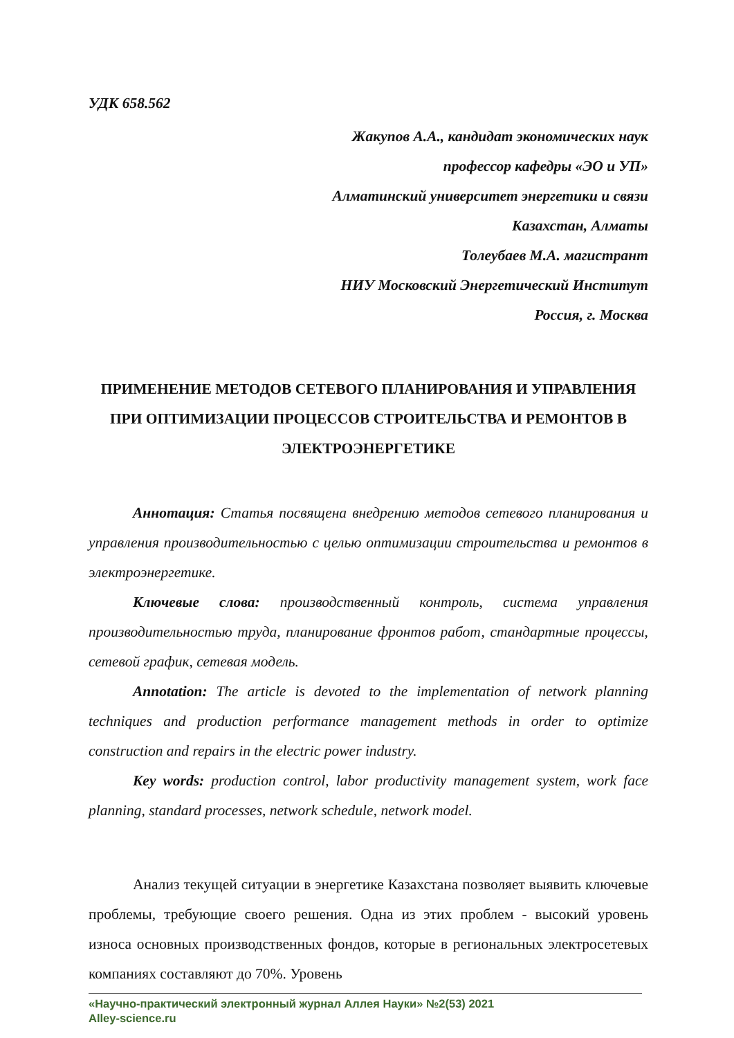УДК 658.562
Жакупов А.А., кандидат экономических наук
профессор кафедры «ЭО и УП»
Алматинский университет энергетики и связи
Казахстан, Алматы
Толеубаев М.А. магистрант
НИУ Московский Энергетический Институт
Россия, г. Москва
ПРИМЕНЕНИЕ МЕТОДОВ СЕТЕВОГО ПЛАНИРОВАНИЯ И УПРАВЛЕНИЯ ПРИ ОПТИМИЗАЦИИ ПРОЦЕССОВ СТРОИТЕЛЬСТВА И РЕМОНТОВ В ЭЛЕКТРОЭНЕРГЕТИКЕ
Аннотация: Статья посвящена внедрению методов сетевого планирования и управления производительностью с целью оптимизации строительства и ремонтов в электроэнергетике.
Ключевые слова: производственный контроль, система управления производительностью труда, планирование фронтов работ, стандартные процессы, сетевой график, сетевая модель.
Annotation: The article is devoted to the implementation of network planning techniques and production performance management methods in order to optimize construction and repairs in the electric power industry.
Key words: production control, labor productivity management system, work face planning, standard processes, network schedule, network model.
Анализ текущей ситуации в энергетике Казахстана позволяет выявить ключевые проблемы, требующие своего решения. Одна из этих проблем - высокий уровень износа основных производственных фондов, которые в региональных электросетевых компаниях составляют до 70%. Уровень
«Научно-практический электронный журнал Аллея Науки» №2(53) 2021
Alley-science.ru